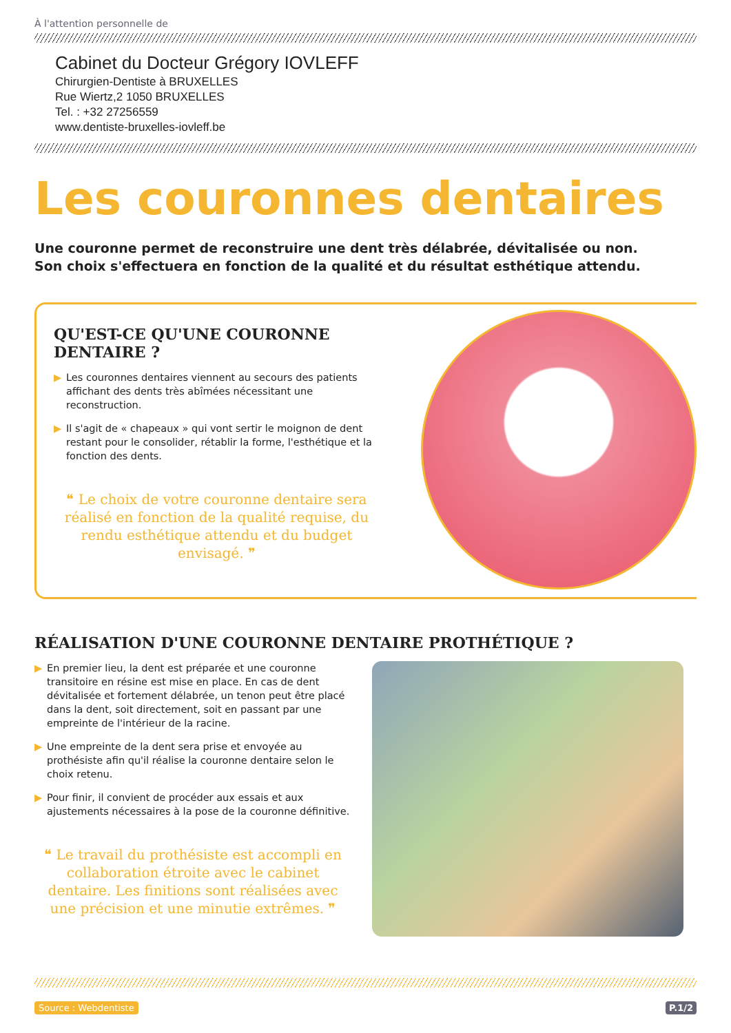À l'attention personnelle de
Cabinet du Docteur Grégory IOVLEFF
Chirurgien-Dentiste à BRUXELLES
Rue Wiertz,2 1050 BRUXELLES
Tel. : +32 27256559
www.dentiste-bruxelles-iovleff.be
Les couronnes dentaires
Une couronne permet de reconstruire une dent très délabrée, dévitalisée ou non.
Son choix s'effectuera en fonction de la qualité et du résultat esthétique attendu.
QU'EST-CE QU'UNE COURONNE DENTAIRE ?
▶ Les couronnes dentaires viennent au secours des patients affichant des dents très abîmées nécessitant une reconstruction.
▶ Il s'agit de « chapeaux » qui vont sertir le moignon de dent restant pour le consolider, rétablir la forme, l'esthétique et la fonction des dents.
❝ Le choix de votre couronne dentaire sera réalisé en fonction de la qualité requise, du rendu esthétique attendu et du budget envisagé. ❞
RÉALISATION D'UNE COURONNE DENTAIRE PROTHÉTIQUE ?
▶ En premier lieu, la dent est préparée et une couronne transitoire en résine est mise en place. En cas de dent dévitalisée et fortement délabrée, un tenon peut être placé dans la dent, soit directement, soit en passant par une empreinte de l'intérieur de la racine.
▶ Une empreinte de la dent sera prise et envoyée au prothésiste afin qu'il réalise la couronne dentaire selon le choix retenu.
▶ Pour finir, il convient de procéder aux essais et aux ajustements nécessaires à la pose de la couronne définitive.
❝ Le travail du prothésiste est accompli en collaboration étroite avec le cabinet dentaire. Les finitions sont réalisées avec une précision et une minutie extrêmes. ❞
Source : Webdentiste P.1/2